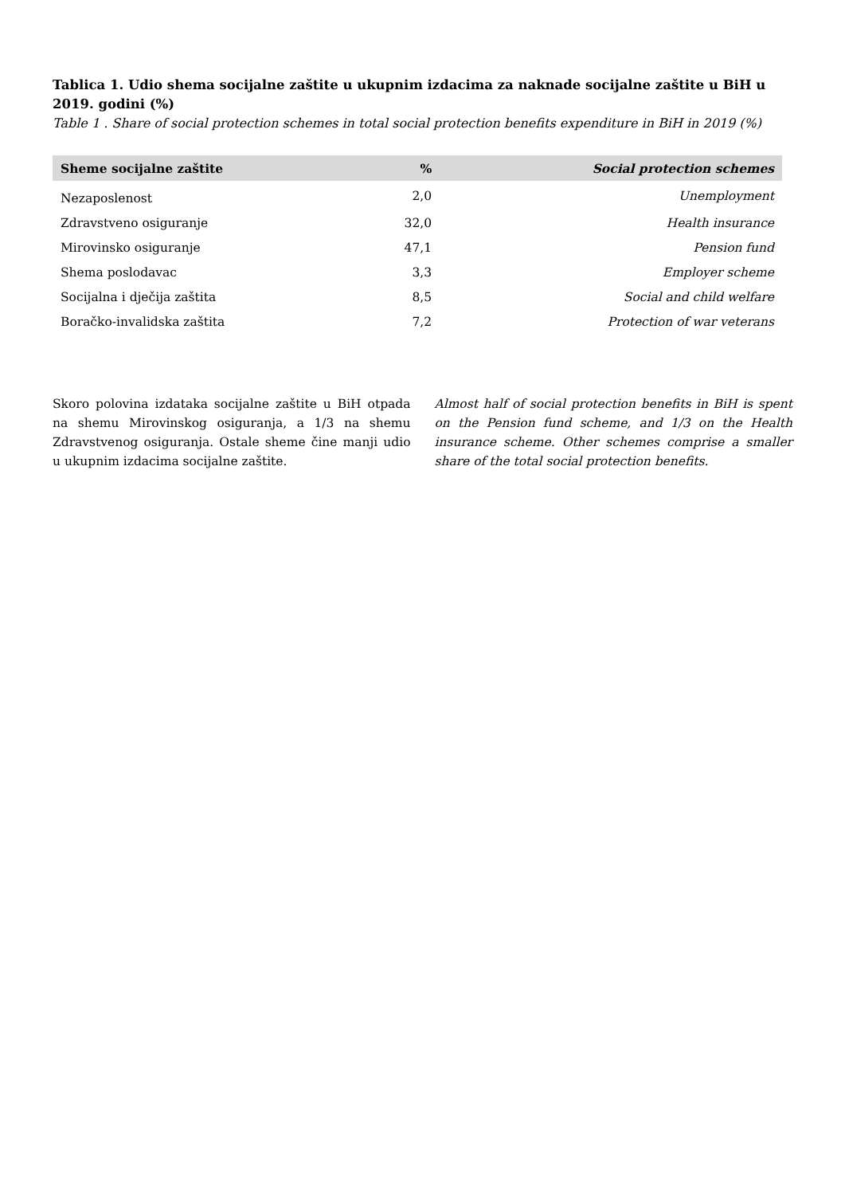Tablica 1. Udio shema socijalne zaštite u ukupnim izdacima za naknade socijalne zaštite u BiH u 2019. godini (%)
Table 1 . Share of social protection schemes in total social protection benefits expenditure in BiH in 2019 (%)
| Sheme socijalne zaštite | % | Social protection schemes |
| --- | --- | --- |
| Nezaposlenost | 2,0 | Unemployment |
| Zdravstveno osiguranje | 32,0 | Health insurance |
| Mirovinsko osiguranje | 47,1 | Pension fund |
| Shema poslodavac | 3,3 | Employer scheme |
| Socijalna i dječija zaštita | 8,5 | Social and child welfare |
| Boračko-invalidska zaštita | 7,2 | Protection of war veterans |
Skoro polovina izdataka socijalne zaštite u BiH otpada na shemu Mirovinskog osiguranja, a 1/3 na shemu Zdravstvenog osiguranja. Ostale sheme čine manji udio u ukupnim izdacima socijalne zaštite.
Almost half of social protection benefits in BiH is spent on the Pension fund scheme, and 1/3 on the Health insurance scheme. Other schemes comprise a smaller share of the total social protection benefits.